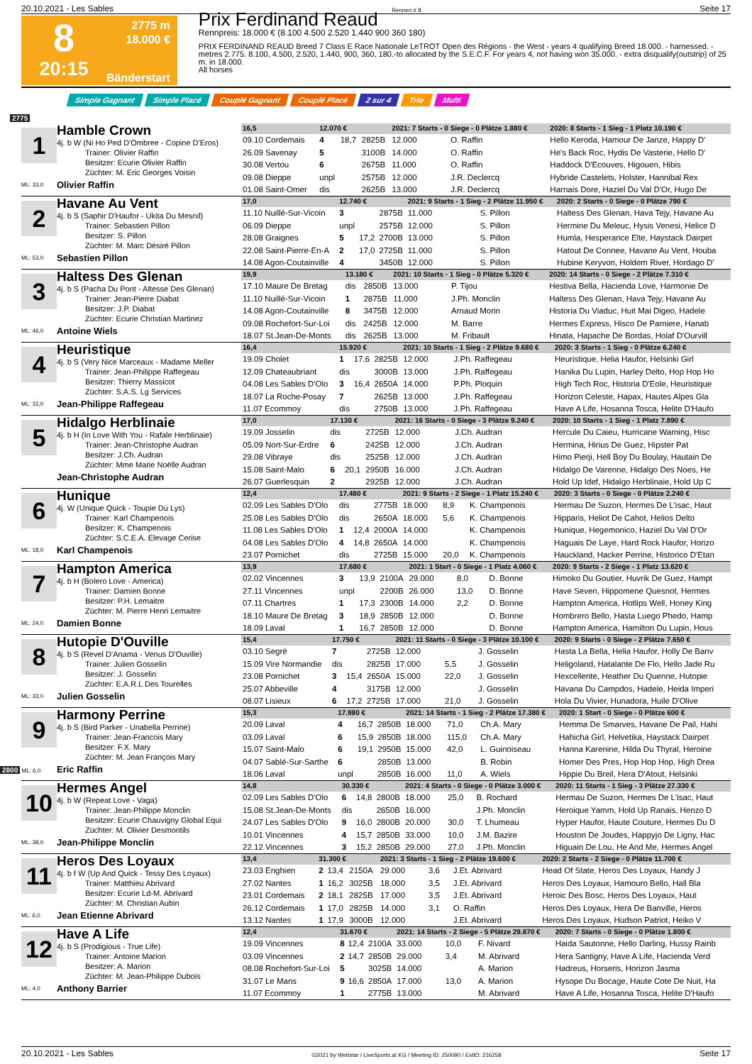20.10.2021 - Les Sables Rennen # 8 Seite 17
8
20:15
2775 m
18.000 €
Bänderstart
Prix Ferdinand Reaud
Rennpreis: 18.000 € (8.100 4.500 2.520 1.440 900 360 180)
PRIX FERDINAND REAUD Breed 7 Class E Race Nationale LeTROT Open des Régions - the West - years 4 qualifying Breed 18.000. - harnessed. - metres 2.775. 8.100, 4.500, 2.520, 1.440, 900, 360, 180.-to allocated by the S.E.C.F. For years 4, not having won 35.000. - extra disqualify(outstrip) of 25 m. in 18.000.
All horses
Simple Gagnant Simple Placé Couplé Gagnant Couplé Placé 2 sur 4 Trio Multi
2775
1
ML: 33,0
Hamble Crown
4j. b W (Ni Ho Ped D'Ombree - Copine D'Eros)
Trainer: Olivier Raffin
Besitzer: Ecurie Olivier Raffin
Züchter: M. Eric Georges Voisin
Olivier Raffin
| 16,5 | 12.070 € | | | 2021: 7 Starts - 0 Siege - 0 Plätze 1.880 € | | | 2020: 8 Starts - 1 Sieg - 1 Platz 10.190 € |
| --- | --- | --- | --- | --- | --- | --- | --- |
| 09.10 Cordemais | 4 | 18,7 | 2825B | 12.000 | | O. Raffin | Hello Keroda, Hamour De Janze, Happy D' |
| 26.09 Savenay | 5 | | 3100B | 14.000 | | O. Raffin | He's Back Roc, Hydis De Vasterie, Hello D' |
| 30.08 Vertou | 6 | | 2675B | 11.000 | | O. Raffin | Haddock D'Ecouves, Higouen, Hibis |
| 09.08 Dieppe | unpl | | 2575B | 12.000 | | J.R. Declercq | Hybride Castelets, Holster, Hannibal Rex |
| 01.08 Saint-Omer | dis | | 2625B | 13.000 | | J.R. Declercq | Harnais Dore, Haziel Du Val D'Or, Hugo De |
2
ML: 53,0
Havane Au Vent
4j. b S (Saphir D'Haufor - Ukita Du Mesnil)
Trainer: Sebastien Pillon
Besitzer: S. Pillon
Züchter: M. Marc Désiré Pillon
Sebastien Pillon
| 17,0 | 12.740 € | | | 2021: 9 Starts - 1 Sieg - 2 Plätze 11.950 € | | | 2020: 2 Starts - 0 Siege - 0 Plätze 790 € |
| --- | --- | --- | --- | --- | --- | --- | --- |
| 11.10 Nuillé-Sur-Vicoin | 3 | | 2875B | 11.000 | | S. Pillon | Haltess Des Glenan, Hava Tejy, Havane Au |
| 06.09 Dieppe | unpl | | 2575B | 12.000 | | S. Pillon | Hermine Du Meleuc, Hysis Venesi, Helice D |
| 28.08 Graignes | 5 | 17,2 | 2700B | 13.000 | | S. Pillon | Humla, Hesperance Elte, Haystack Dairpet |
| 22.08 Saint-Pierre-En-A | 2 | 17,0 | 2725B | 11.000 | | S. Pillon | Hatout De Connee, Havane Au Vent, Houba |
| 14.08 Agon-Coutainville | 4 | | 3450B | 12.000 | | S. Pillon | Hubine Keryvon, Holdem River, Hordago D' |
3
ML: 46,0
Haltess Des Glenan
4j. b S (Pacha Du Pont - Altesse Des Glenan)
Trainer: Jean-Pierre Diabat
Besitzer: J.P. Diabat
Züchter: Ecurie Christian Martinez
Antoine Wiels
| 19,9 | 13.180 € | | | 2021: 10 Starts - 1 Sieg - 0 Plätze 5.320 € | | | 2020: 14 Starts - 0 Siege - 2 Plätze 7.310 € |
| --- | --- | --- | --- | --- | --- | --- | --- |
| 17.10 Maure De Bretag | dis | | 2850B | 13.000 | | P. Tijou | Hestiva Bella, Hacienda Love, Harmonie De |
| 11.10 Nuillé-Sur-Vicoin | 1 | | 2875B | 11.000 | | J.Ph. Monclin | Haltess Des Glenan, Hava Tejy, Havane Au |
| 14.08 Agon-Coutainville | 8 | | 3475B | 12.000 | | Arnaud Morin | Historia Du Viaduc, Huit Mai Digeo, Hadele |
| 09.08 Rochefort-Sur-Loi | dis | | 2425B | 12.000 | | M. Barre | Hermes Express, Hisco De Parniere, Hanab |
| 18.07 St.Jean-De-Monts | dis | | 2625B | 13.000 | | M. Fribault | Hinata, Hapache De Bordas, Holaf D'Ourvill |
4
ML: 33,0
Heuristique
4j. b S (Very Nice Marceaux - Madame Meller
Trainer: Jean-Philippe Raffegeau
Besitzer: Thierry Massicot
Züchter: S.A.S. Lg Services
Jean-Philippe Raffegeau
| 16,4 | 15.920 € | | | 2021: 10 Starts - 1 Sieg - 2 Plätze 9.680 € | | | 2020: 3 Starts - 1 Sieg - 0 Plätze 6.240 € |
| --- | --- | --- | --- | --- | --- | --- | --- |
| 19.09 Cholet | 1 | 17,6 | 2825B | 12.000 | | J.Ph. Raffegeau | Heuristique, Helia Haufor, Helsinki Girl |
| 12.09 Chateaubriant | dis | | 3000B | 13.000 | | J.Ph. Raffegeau | Hanika Du Lupin, Harley Delto, Hop Hop Ho |
| 04.08 Les Sables D'Olo | 3 | 16,4 | 2650A | 14.000 | | P.Ph. Ploquin | High Tech Roc, Historia D'Eole, Heuristique |
| 18.07 La Roche-Posay | 7 | | 2625B | 13.000 | | J.Ph. Raffegeau | Horizon Celeste, Hapax, Hautes Alpes Gla |
| 11.07 Ecommoy | dis | | 2750B | 13.000 | | J.Ph. Raffegeau | Have A Life, Hosanna Tosca, Helite D'Haufo |
5
Hidalgo Herblinaie
4j. b H (In Love With You - Rafale Herblinaie)
Trainer: Jean-Christophe Audran
Besitzer: J.Ch. Audran
Züchter: Mme Marie Noëlle Audran
Jean-Christophe Audran
| 17,0 | 17.130 € | | | 2021: 16 Starts - 0 Siege - 3 Plätze 9.240 € | | | 2020: 10 Starts - 1 Sieg - 1 Platz 7.890 € |
| --- | --- | --- | --- | --- | --- | --- | --- |
| 19.09 Josselin | dis | | 2725B | 12.000 | | J.Ch. Audran | Hercule Du Caieu, Hurricane Warning, Hisc |
| 05.09 Nort-Sur-Erdre | 6 | | 2425B | 12.000 | | J.Ch. Audran | Hermina, Hirius De Guez, Hipster Pat |
| 29.08 Vibraye | dis | | 2525B | 12.000 | | J.Ch. Audran | Himo Pierji, Hell Boy Du Boulay, Hautain De |
| 15.08 Saint-Malo | 6 | 20,1 | 2950B | 16.000 | | J.Ch. Audran | Hidalgo De Varenne, Hidalgo Des Noes, He |
| 26.07 Guerlesquin | 2 | | 2925B | 12.000 | | J.Ch. Audran | Hold Up Idef, Hidalgo Herblinaie, Hold Up C |
6
ML: 18,0
Hunique
4j. W (Unique Quick - Toupie Du Lys)
Trainer: Karl Champenois
Besitzer: K. Champenois
Züchter: S.C.E.A. Elevage Cerise
Karl Champenois
| 12,4 | 17.480 € | | | 2021: 9 Starts - 2 Siege - 1 Platz 15.240 € | | | 2020: 3 Starts - 0 Siege - 0 Plätze 2.240 € |
| --- | --- | --- | --- | --- | --- | --- | --- |
| 02.09 Les Sables D'Olo | dis | | 2775B | 18.000 | 8,9 | K. Champenois | Hermau De Suzon, Hermes De L'isac, Haut |
| 25.08 Les Sables D'Olo | dis | | 2650A | 18.000 | 5,6 | K. Champenois | Hipparis, Heliot De Cahot, Helios Delto |
| 11.08 Les Sables D'Olo | 1 | 12,4 | 2000A | 14.000 | | K. Champenois | Hunique, Hegemonico, Haziel Du Val D'Or |
| 04.08 Les Sables D'Olo | 4 | 14,8 | 2650A | 14.000 | | K. Champenois | Haguais De Laye, Hard Rock Haufor, Horizo |
| 23.07 Pornichet | dis | | 2725B | 15.000 | 20,0 | K. Champenois | Hauckland, Hacker Perrine, Historico D'Etan |
7
ML: 24,0
Hampton America
4j. b H (Bolero Love - America)
Trainer: Damien Bonne
Besitzer: P.H. Lemaitre
Züchter: M. Pierre Henri Lemaitre
Damien Bonne
| 13,9 | 17.680 € | | | 2021: 1 Start - 0 Siege - 1 Platz 4.060 € | | | 2020: 9 Starts - 2 Siege - 1 Platz 13.620 € |
| --- | --- | --- | --- | --- | --- | --- | --- |
| 02.02 Vincennes | 3 | 13,9 | 2100A | 29.000 | 8,0 | D. Bonne | Himoko Du Goutier, Huvrik De Guez, Hampt |
| 27.11 Vincennes | unpl | | 2200B | 26.000 | 13,0 | D. Bonne | Have Seven, Hippomene Quesnot, Hermes |
| 07.11 Chartres | 1 | 17,3 | 2300B | 14.000 | 2,2 | D. Bonne | Hampton America, Hotlips Well, Honey King |
| 18.10 Maure De Bretag | 3 | 18,9 | 2850B | 12.000 | | D. Bonne | Hombrero Bello, Hasta Luego Phedo, Hamp |
| 18.09 Laval | 1 | 16,7 | 2850B | 12.000 | | D. Bonne | Hampton America, Hamilton Du Lupin, Hous |
8
ML: 33,0
Hutopie D'Ouville
4j. b S (Revel D'Anama - Venus D'Ouville)
Trainer: Julien Gosselin
Besitzer: J. Gosselin
Züchter: E.A.R.L Des Tourelles
Julien Gosselin
| 15,4 | 17.750 € | | | 2021: 11 Starts - 0 Siege - 3 Plätze 10.100 € | | | 2020: 9 Starts - 0 Siege - 2 Plätze 7.650 € |
| --- | --- | --- | --- | --- | --- | --- | --- |
| 03.10 Segré | 7 | | 2725B | 12.000 | | J. Gosselin | Hasta La Bella, Helia Haufor, Holly De Banv |
| 15.09 Vire Normandie | dis | | 2825B | 17.000 | 5,5 | J. Gosselin | Heligoland, Hatalante De Flo, Hello Jade Ru |
| 23.08 Pornichet | 3 | 15,4 | 2650A | 15.000 | 22,0 | J. Gosselin | Hexcellente, Heather Du Quenne, Hutopie |
| 25.07 Abbeville | 4 | | 3175B | 12.000 | | J. Gosselin | Havana Du Campdos, Hadele, Heida Imperi |
| 08.07 Lisieux | 6 | 17,2 | 2725B | 17.000 | 21,0 | J. Gosselin | Hola Du Vivier, Hunadora, Huile D'Olive |
9
2800 ML: 6,0
Harmony Perrine
4j. b S (Bird Parker - Unabella Perrine)
Trainer: Jean-Francois Mary
Besitzer: F.X. Mary
Züchter: M. Jean François Mary
Eric Raffin
| 15,3 | 17.980 € | | | 2021: 14 Starts - 1 Sieg - 2 Plätze 17.380 € | | | 2020: 1 Start - 0 Siege - 0 Plätze 600 € |
| --- | --- | --- | --- | --- | --- | --- | --- |
| 20.09 Laval | 4 | 16,7 | 2850B | 18.000 | 71,0 | Ch.A. Mary | Hemma De Smarves, Havane De Pail, Hahi |
| 03.09 Laval | 6 | 15,9 | 2850B | 18.000 | 115,0 | Ch.A. Mary | Hahicha Girl, Helvetika, Haystack Dairpet |
| 15.07 Saint-Malo | 6 | 19,1 | 2950B | 15.000 | 42,0 | L. Guinoiseau | Hanna Karenine, Hilda Du Thyral, Heroine |
| 04.07 Sablé-Sur-Sarthe | 6 | | 2850B | 13.000 | | B. Robin | Homer Des Pres, Hop Hop Hop, High Drea |
| 18.06 Laval | unpl | | 2850B | 16.000 | 11,0 | A. Wiels | Hippie Du Breil, Hera D'Atout, Helsinki |
10
ML: 38,0
Hermes Angel
4j. b W (Repeat Love - Vaga)
Trainer: Jean-Philippe Monclin
Besitzer: Ecurie Chauvigny Global Equi
Züchter: M. Olivier Desmontils
Jean-Philippe Monclin
| 14,8 | 30.330 € | | | 2021: 4 Starts - 0 Siege - 0 Plätze 3.000 € | | | 2020: 11 Starts - 1 Sieg - 3 Plätze 27.330 € |
| --- | --- | --- | --- | --- | --- | --- | --- |
| 02.09 Les Sables D'Olo | 6 | 14,8 | 2800B | 18.000 | 25,0 | B. Rochard | Hermau De Suzon, Hermes De L'isac, Haut |
| 15.08 St.Jean-De-Monts | dis | | 2650B | 16.000 | | J.Ph. Monclin | Heroique Yamm, Hold Up Ranais, Henzo D |
| 24.07 Les Sables D'Olo | 9 | 16,0 | 2800B | 20.000 | 30,0 | T. Lhumeau | Hyper Haufor, Haute Couture, Hermes Du D |
| 10.01 Vincennes | 4 | 15,7 | 2850B | 33.000 | 10,0 | J.M. Bazire | Houston De Joudes, Happyjo De Ligny, Hac |
| 22.12 Vincennes | 3 | 15,2 | 2850B | 29.000 | 27,0 | J.Ph. Monclin | Higuain De Lou, He And Me, Hermes Angel |
11
ML: 6,0
Heros Des Loyaux
4j. b f W (Up And Quick - Tessy Des Loyaux)
Trainer: Matthieu Abrivard
Besitzer: Ecurie Ld-M. Abrivard
Züchter: M. Christian Aubin
Jean Etienne Abrivard
| 13,4 | 31.300 € | | | 2021: 3 Starts - 1 Sieg - 2 Plätze 19.600 € | | | 2020: 2 Starts - 2 Siege - 0 Plätze 11.700 € |
| --- | --- | --- | --- | --- | --- | --- | --- |
| 23.03 Enghien | 2 | 13,4 | 2150A | 29.000 | 3,6 | J.Et. Abrivard | Head Of State, Heros Des Loyaux, Handy J |
| 27.02 Nantes | 1 | 16,2 | 3025B | 18.000 | 3,5 | J.Et. Abrivard | Heros Des Loyaux, Hamouro Bello, Hall Bla |
| 23.01 Cordemais | 2 | 18,1 | 2825B | 17.000 | 3,5 | J.Et. Abrivard | Heroic Des Bosc, Heros Des Loyaux, Haut |
| 26.12 Cordemais | 1 | 17,0 | 2825B | 14.000 | 3,1 | O. Raffin | Heros Des Loyaux, Hera De Banville, Heros |
| 13.12 Nantes | 1 | 17,9 | 3000B | 12.000 | | J.Et. Abrivard | Heros Des Loyaux, Hudson Patriot, Heiko V |
12
ML: 4,0
Have A Life
4j. b S (Prodigious - True Life)
Trainer: Antoine Marion
Besitzer: A. Marion
Züchter: M. Jean-Philippe Dubois
Anthony Barrier
| 12,4 | 31.670 € | | | 2021: 14 Starts - 2 Siege - 5 Plätze 29.870 € | | | 2020: 7 Starts - 0 Siege - 0 Plätze 1.800 € |
| --- | --- | --- | --- | --- | --- | --- | --- |
| 19.09 Vincennes | 8 | 12,4 | 2100A | 33.000 | 10,0 | F. Nivard | Haida Sautonne, Hello Darling, Hussy Rainb |
| 03.09 Vincennes | 2 | 14,7 | 2850B | 29.000 | 3,4 | M. Abrivard | Hera Santigny, Have A Life, Hacienda Verd |
| 08.08 Rochefort-Sur-Loi | 5 | | 3025B | 14.000 | | A. Marion | Hadreus, Horseris, Horizon Jasma |
| 31.07 Le Mans | 9 | 16,6 | 2850A | 17.000 | 13,0 | A. Marion | Hysope Du Bocage, Haute Cote De Nuit, Ha |
| 11.07 Ecommoy | 1 | | 2775B | 13.000 | | M. Abrivard | Have A Life, Hosanna Tosca, Helite D'Haufo |
20.10.2021 - Les Sables ©2021 by Wettstar / LiveSports.at KG / Meeting ID: 250090 / ExtID: 216258 Seite 17